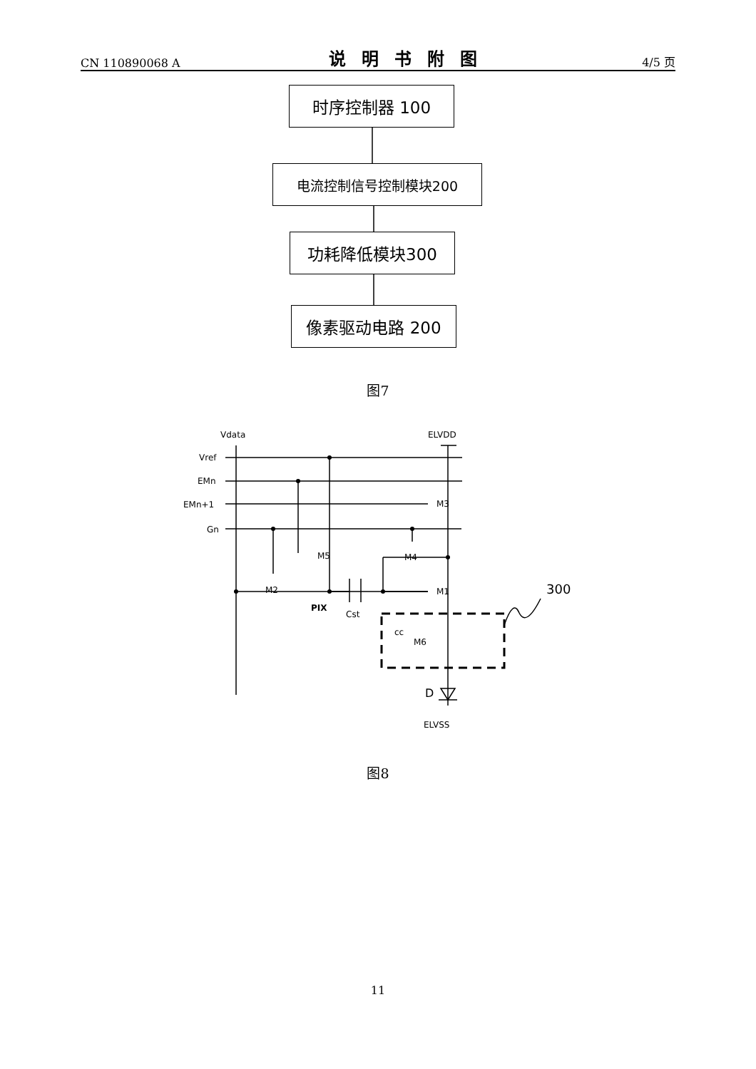CN 110890068 A 说明书附图 4/5 页
Vdata
ELVDD
Vref
EMn
EMn+1
Gn
M3
M5
M4
M2
M1
PIX
Cst
cc
M6
300
D
ELVSS
时序控制器 100
电流控制信号控制模块200
功耗降低模块300
像素驱动电路 200
图7
图8
11